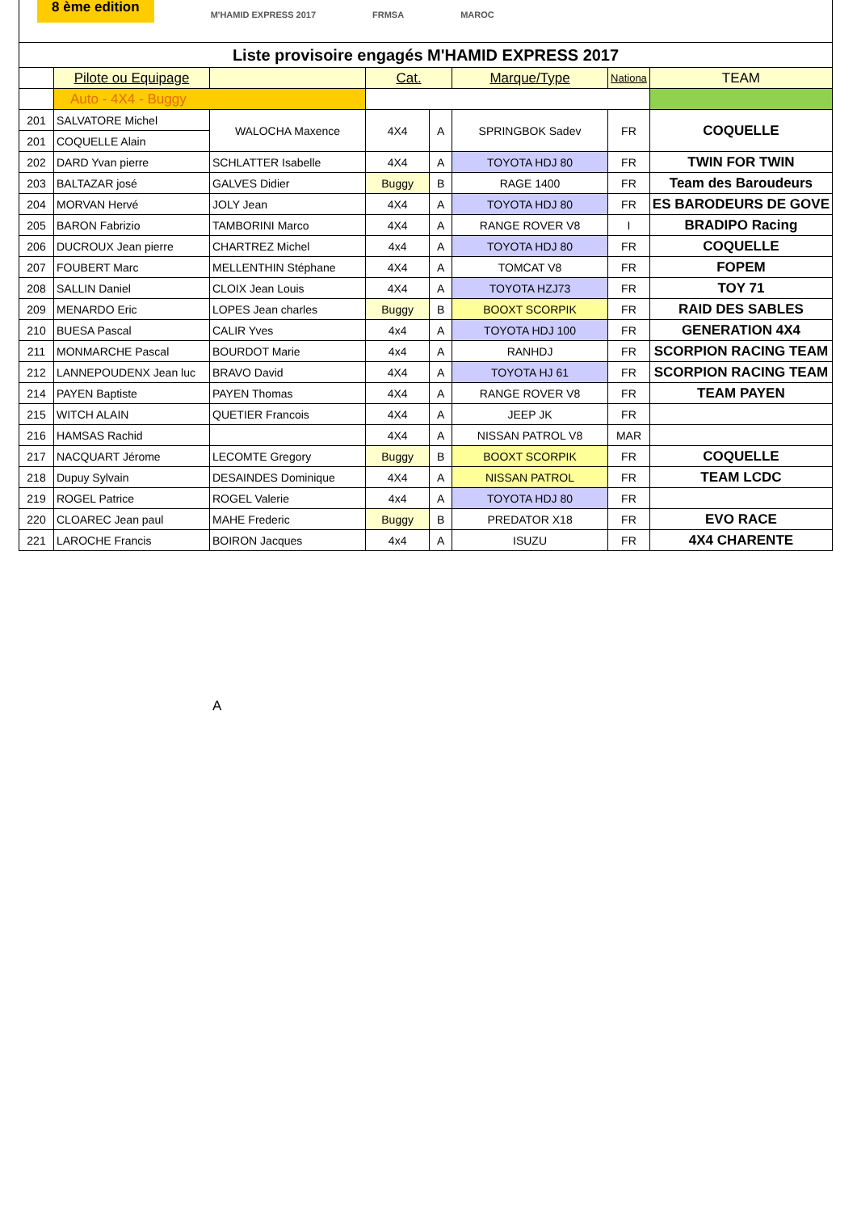8 ème edition
M'HAMID EXPRESS 2017 FRMSA MAROC
| Liste provisoire engagés M'HAMID EXPRESS 2017 | | | | | | | |
| | Pilote ou Equipage | | Cat. | | Marque/Type | Nationa | TEAM |
| | Auto - 4X4 - Buggy | | | | | | |
| 201 | SALVATORE Michel | WALOCHA Maxence | 4X4 | A | SPRINGBOK Sadev | FR | COQUELLE |
| 201 | COQUELLE Alain | | | | | | |
| 202 | DARD Yvan pierre | SCHLATTER Isabelle | 4X4 | A | TOYOTA HDJ 80 | FR | TWIN FOR TWIN |
| 203 | BALTAZAR josé | GALVES Didier | Buggy | B | RAGE 1400 | FR | Team des Baroudeurs |
| 204 | MORVAN Hervé | JOLY Jean | 4X4 | A | TOYOTA HDJ 80 | FR | ES BARODEURS DE GOVE |
| 205 | BARON Fabrizio | TAMBORINI Marco | 4X4 | A | RANGE ROVER V8 | I | BRADIPO Racing |
| 206 | DUCROUX Jean pierre | CHARTREZ Michel | 4x4 | A | TOYOTA HDJ 80 | FR | COQUELLE |
| 207 | FOUBERT Marc | MELLENTHIN Stéphane | 4X4 | A | TOMCAT V8 | FR | FOPEM |
| 208 | SALLIN Daniel | CLOIX Jean Louis | 4X4 | A | TOYOTA HZJ73 | FR | TOY 71 |
| 209 | MENARDO Eric | LOPES Jean charles | Buggy | B | BOOXT SCORPIK | FR | RAID DES SABLES |
| 210 | BUESA Pascal | CALIR Yves | 4x4 | A | TOYOTA HDJ 100 | FR | GENERATION 4X4 |
| 211 | MONMARCHE Pascal | BOURDOT Marie | 4x4 | A | RANHDJ | FR | SCORPION RACING TEAM |
| 212 | LANNEPOUDENX Jean luc | BRAVO David | 4X4 | A | TOYOTA HJ 61 | FR | SCORPION RACING TEAM |
| 214 | PAYEN Baptiste | PAYEN Thomas | 4X4 | A | RANGE ROVER V8 | FR | TEAM PAYEN |
| 215 | WITCH ALAIN | QUETIER Francois | 4X4 | A | JEEP JK | FR | |
| 216 | HAMSAS Rachid | | 4X4 | A | NISSAN PATROL V8 | MAR | |
| 217 | NACQUART Jérome | LECOMTE Gregory | Buggy | B | BOOXT SCORPIK | FR | COQUELLE |
| 218 | Dupuy Sylvain | DESAINDES Dominique | 4X4 | A | NISSAN PATROL | FR | TEAM LCDC |
| 219 | ROGEL Patrice | ROGEL Valerie | 4x4 | A | TOYOTA HDJ 80 | FR | |
| 220 | CLOAREC Jean paul | MAHE Frederic | Buggy | B | PREDATOR X18 | FR | EVO RACE |
| 221 | LAROCHE Francis | BOIRON Jacques | 4x4 | A | ISUZU | FR | 4X4 CHARENTE |
A